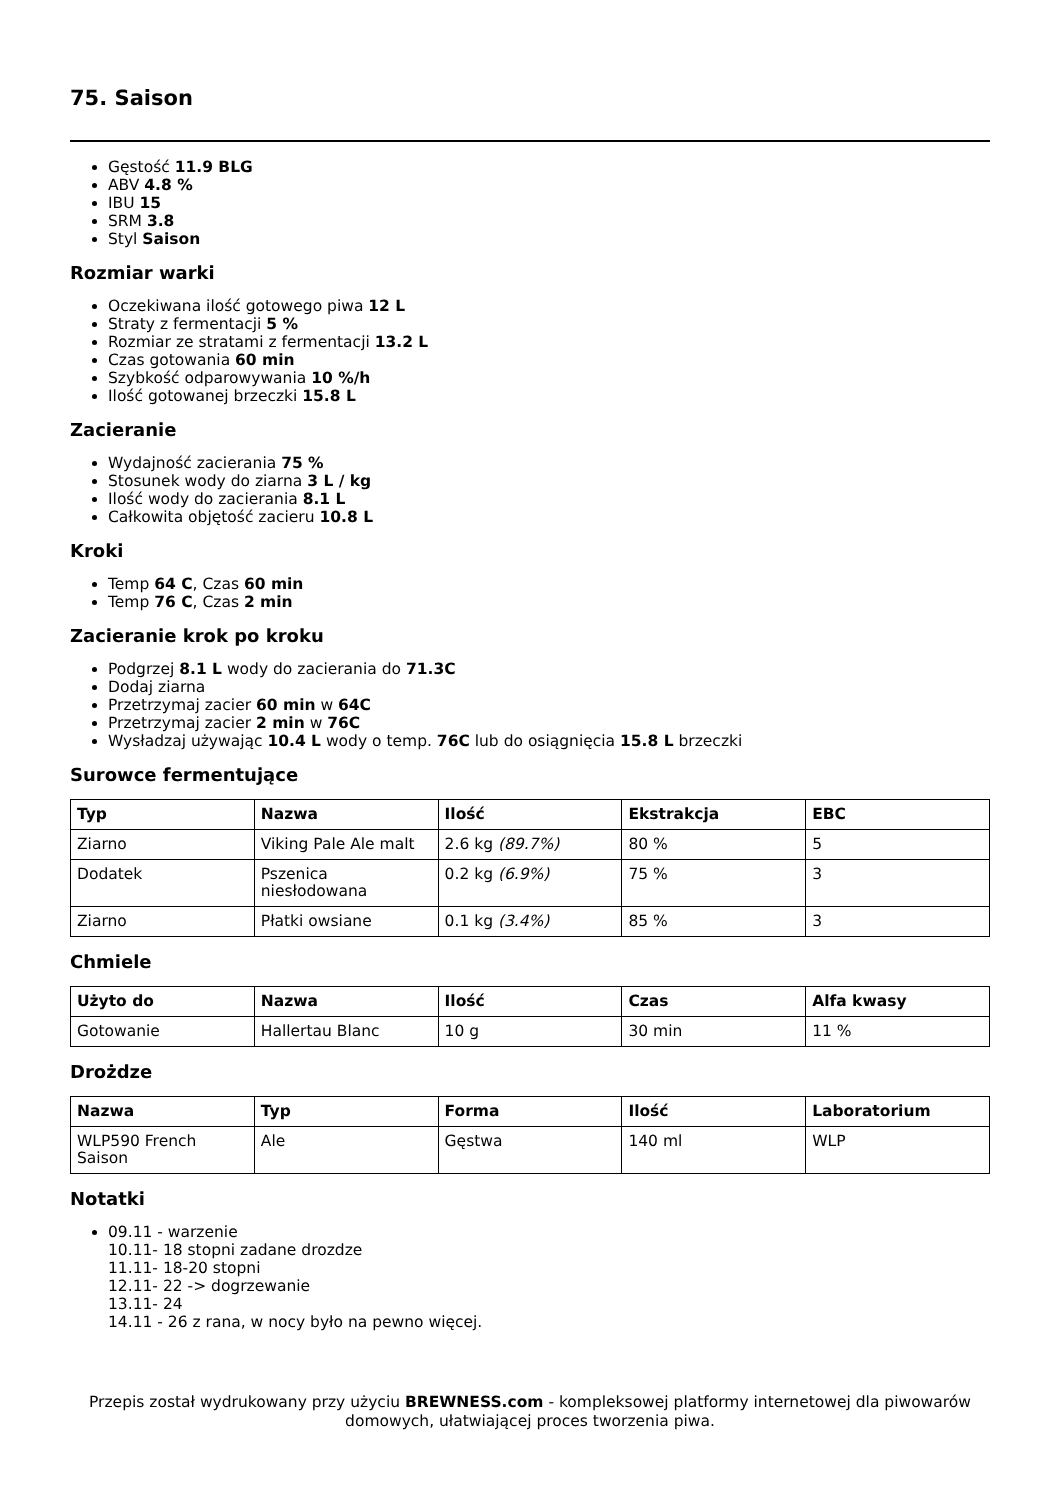75. Saison
Gęstość 11.9 BLG
ABV 4.8 %
IBU 15
SRM 3.8
Styl Saison
Rozmiar warki
Oczekiwana ilość gotowego piwa 12 L
Straty z fermentacji 5 %
Rozmiar ze stratami z fermentacji 13.2 L
Czas gotowania 60 min
Szybkość odparowywania 10 %/h
Ilość gotowanej brzeczki 15.8 L
Zacieranie
Wydajność zacierania 75 %
Stosunek wody do ziarna 3 L / kg
Ilość wody do zacierania 8.1 L
Całkowita objętość zacieru 10.8 L
Kroki
Temp 64 C, Czas 60 min
Temp 76 C, Czas 2 min
Zacieranie krok po kroku
Podgrzej 8.1 L wody do zacierania do 71.3C
Dodaj ziarna
Przetrzymaj zacier 60 min w 64C
Przetrzymaj zacier 2 min w 76C
Wysładzaj używając 10.4 L wody o temp. 76C lub do osiągnięcia 15.8 L brzeczki
Surowce fermentujące
| Typ | Nazwa | Ilość | Ekstrakcja | EBC |
| --- | --- | --- | --- | --- |
| Ziarno | Viking Pale Ale malt | 2.6 kg (89.7%) | 80 % | 5 |
| Dodatek | Pszenica niesłodowana | 0.2 kg (6.9%) | 75 % | 3 |
| Ziarno | Płatki owsiane | 0.1 kg (3.4%) | 85 % | 3 |
Chmiele
| Użyto do | Nazwa | Ilość | Czas | Alfa kwasy |
| --- | --- | --- | --- | --- |
| Gotowanie | Hallertau Blanc | 10 g | 30 min | 11 % |
Drożdze
| Nazwa | Typ | Forma | Ilość | Laboratorium |
| --- | --- | --- | --- | --- |
| WLP590 French Saison | Ale | Gęstwa | 140 ml | WLP |
Notatki
09.11 - warzenie
10.11- 18 stopni zadane drozdze
11.11- 18-20 stopni
12.11- 22 -> dogrzewanie
13.11- 24
14.11 - 26 z rana, w nocy było na pewno więcej.
Przepis został wydrukowany przy użyciu BREWNESS.com - kompleksowej platformy internetowej dla piwowarów domowych, ułatwiającej proces tworzenia piwa.